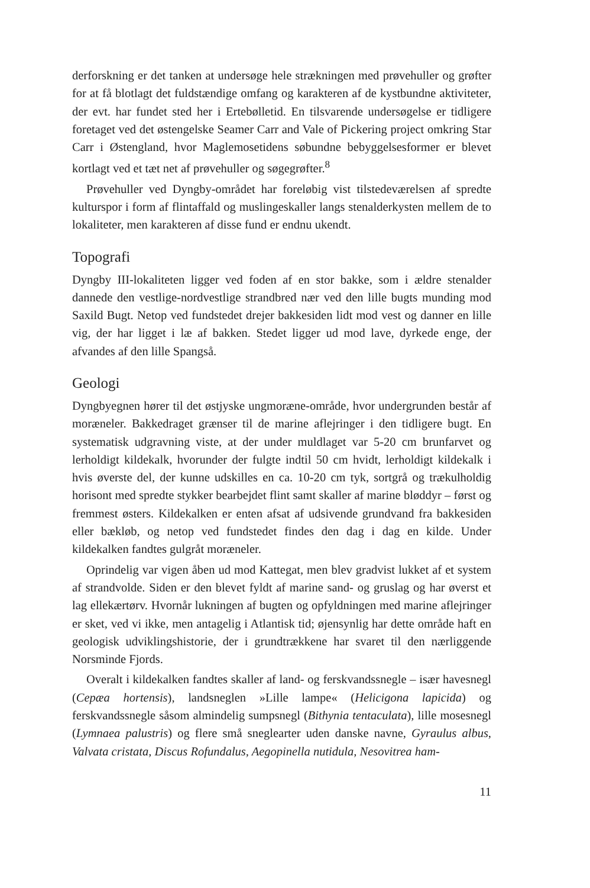derforskning er det tanken at undersøge hele strækningen med prøvehuller og grøfter for at få blotlagt det fuldstændige omfang og karakteren af de kyst­bundne aktiviteter, der evt. har fundet sted her i Ertebølletid. En tilsvarende undersøgelse er tidligere foretaget ved det østengelske Seamer Carr and Vale of Pickering project omkring Star Carr i Østengland, hvor Maglemosetidens søbundne bebyggelsesformer er blevet kortlagt ved et tæt net af prøvehuller og søgegrøfter.<sup>8</sup>
Prøvehuller ved Dyngby-området har foreløbig vist tilstedeværelsen af spredte kulturspor i form af flintaffald og muslingeskaller langs stenalderky­sten mellem de to lokaliteter, men karakteren af disse fund er endnu ukendt.
Topografi
Dyngby III-lokaliteten ligger ved foden af en stor bakke, som i ældre stenalder dannede den vestlige-nordvestlige strandbred nær ved den lille bugts munding mod Saxild Bugt. Netop ved fundstedet drejer bakkesiden lidt mod vest og danner en lille vig, der har ligget i læ af bakken. Stedet ligger ud mod lave, dyrkede enge, der afvandes af den lille Spangså.
Geologi
Dyngbyegnen hører til det østjyske ungmoræne-område, hvor undergrunden består af moræneler. Bakkedraget grænser til de marine aflejringer i den tidli­gere bugt. En systematisk udgravning viste, at der under muldlaget var 5-20 cm brunfarvet og lerholdigt kildekalk, hvorunder der fulgte indtil 50 cm hvidt, lerholdigt kildekalk i hvis øverste del, der kunne udskilles en ca. 10-20 cm tyk, sortgrå og trækulholdig horisont med spredte stykker bearbejdet flint samt skal­ler af marine bløddyr – først og fremmest østers. Kildekalken er enten afsat af udsivende grundvand fra bakkesiden eller bækløb, og netop ved fundstedet findes den dag i dag en kilde. Under kildekalken fandtes gulgråt moræneler.
Oprindelig var vigen åben ud mod Kattegat, men blev gradvist lukket af et system af strandvolde. Siden er den blevet fyldt af marine sand- og gruslag og har øverst et lag ellekærtørv. Hvornår lukningen af bugten og opfyldningen med marine aflejringer er sket, ved vi ikke, men antagelig i Atlantisk tid; øjen­synlig har dette område haft en geologisk udviklingshistorie, der i grundtræk­kene har svaret til den nærliggende Norsminde Fjords.
Overalt i kildekalken fandtes skaller af land- og ferskvandssnegle – især havesnegl (Cepæa hortensis), landsneglen »Lille lampe« (Helicigona lapicida) og ferskvandssnegle såsom almindelig sumpsnegl (Bithynia tentaculata), lille mo­sesnegl (Lymnaea palustris) og flere små sneglearter uden danske navne, Gyrau­lus albus, Valvata cristata, Discus Rofundalus, Aegopinella nutidula, Nesovitrea ham-
11